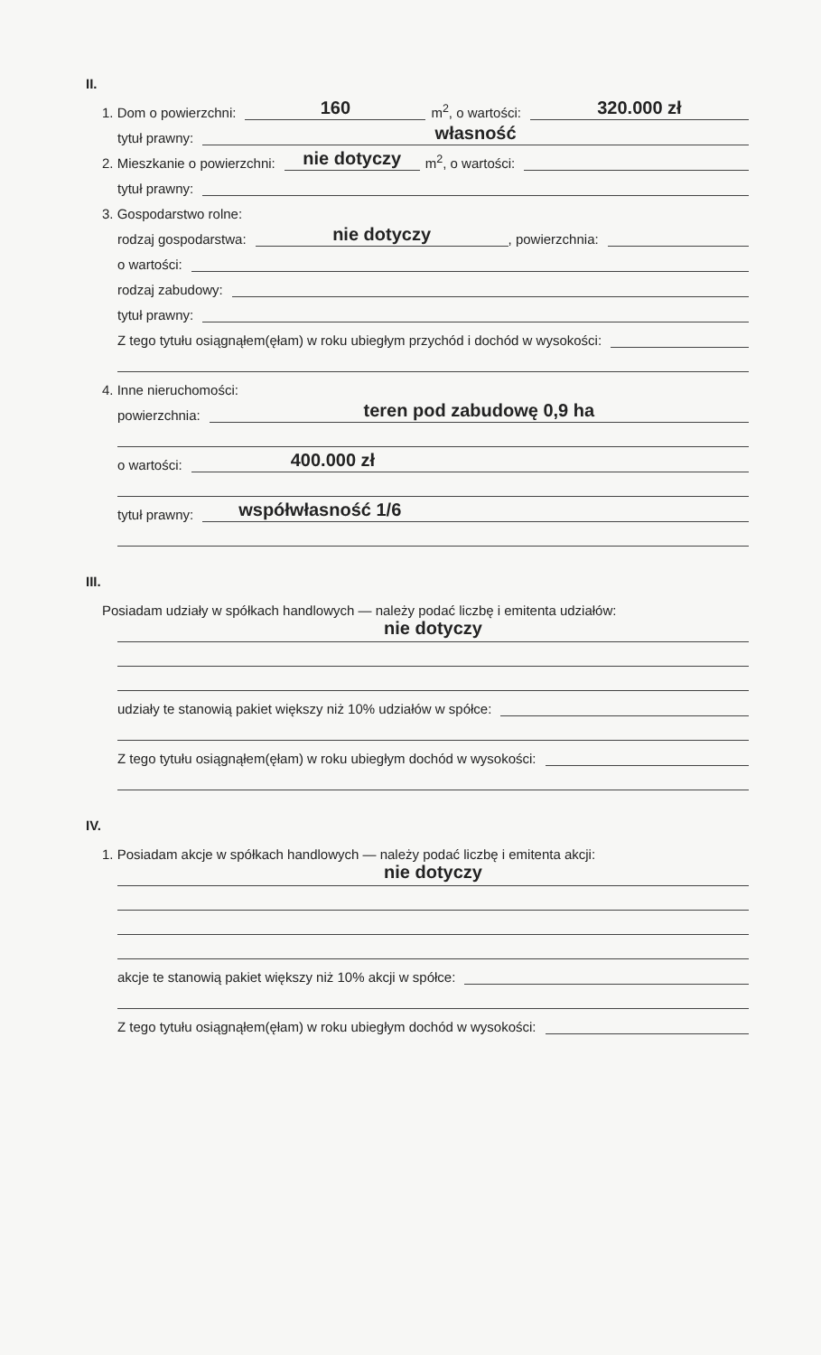II.
1. Dom o powierzchni: 160 m<sup>2</sup>, o wartości: 320.000 zł
tytuł prawny: własność
2. Mieszkanie o powierzchni: nie dotyczy m<sup>2</sup>, o wartości:
tytuł prawny:
3. Gospodarstwo rolne:
rodzaj gospodarstwa: nie dotyczy, powierzchnia:
o wartości:
rodzaj zabudowy:
tytuł prawny:
Z tego tytułu osiągnąłem(ęłam) w roku ubiegłym przychód i dochód w wysokości:
4. Inne nieruchomości:
powierzchnia: teren pod zabudowę 0,9 ha
o wartości: 400.000 zł
tytuł prawny: współwłasność 1/6
III.
Posiadam udziały w spółkach handlowych — należy podać liczbę i emitenta udziałów:
nie dotyczy
udziały te stanowią pakiet większy niż 10% udziałów w spółce:
Z tego tytułu osiągnąłem(ęłam) w roku ubiegłym dochód w wysokości:
IV.
1. Posiadam akcje w spółkach handlowych — należy podać liczbę i emitenta akcji:
nie dotyczy
akcje te stanowią pakiet większy niż 10% akcji w spółce:
Z tego tytułu osiągnąłem(ęłam) w roku ubiegłym dochód w wysokości: